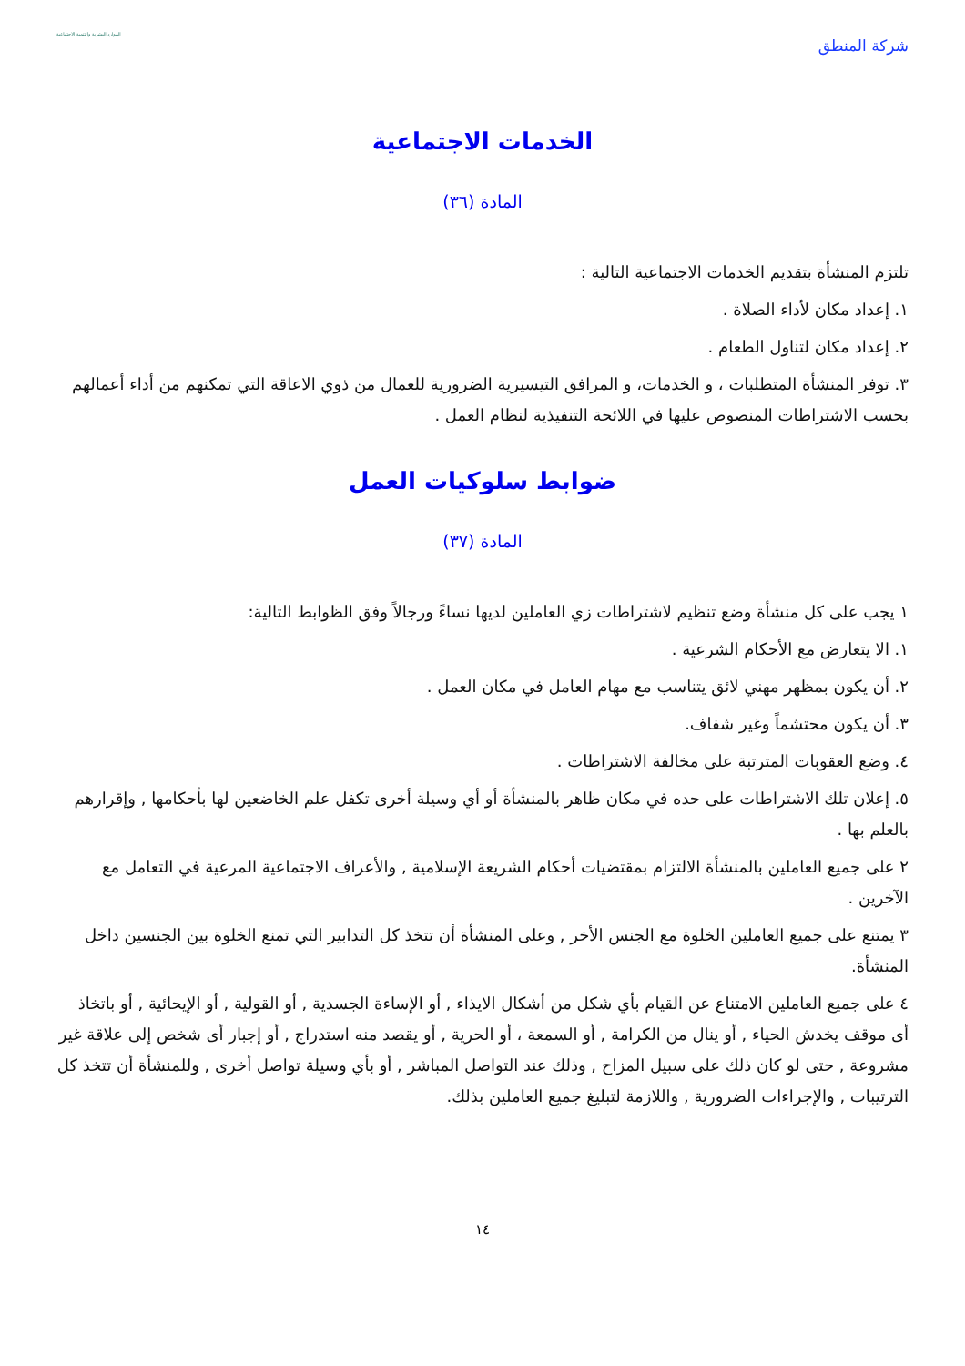شركة المنطق الموارد البشرية والتنمية الاجتماعية
الخدمات الاجتماعية
المادة (٣٦)
تلتزم المنشأة بتقديم الخدمات الاجتماعية التالية :
١. إعداد مكان لأداء الصلاة .
٢. إعداد مكان لتناول الطعام .
٣. توفر المنشأة المتطلبات ، و الخدمات، و المرافق التيسيرية الضرورية للعمال من ذوي الاعاقة التي تمكنهم من أداء أعمالهم بحسب الاشتراطات المنصوص عليها في اللائحة التنفيذية لنظام العمل .
ضوابط سلوكيات العمل
المادة (٣٧)
١ يجب على كل منشأة وضع تنظيم لاشتراطات زي العاملين لديها نساءً ورجالاً وفق الظوابط التالية:
١. الا يتعارض مع الأحكام الشرعية .
٢. أن يكون بمظهر مهني لائق يتناسب مع مهام العامل في مكان العمل .
٣. أن يكون محتشماً وغير شفاف.
٤. وضع العقوبات المترتبة على مخالفة الاشتراطات .
٥. إعلان تلك الاشتراطات على حده في مكان ظاهر بالمنشأة أو أي وسيلة أخرى تكفل علم الخاضعين لها بأحكامها , وإقرارهم بالعلم بها .
٢ على جميع العاملين بالمنشأة الالتزام بمقتضيات أحكام الشريعة الإسلامية , والأعراف الاجتماعية المرعية في التعامل مع الآخرين .
٣ يمتنع على جميع العاملين الخلوة مع الجنس الأخر , وعلى المنشأة أن تتخذ كل التدابير التي تمنع الخلوة بين الجنسين داخل المنشأة.
٤ على جميع العاملين الامتناع عن القيام بأي شكل من أشكال الايذاء , أو الإساءة الجسدية , أو القولية , أو الإيحائية , أو باتخاذ أى موقف يخدش الحياء , أو ينال من الكرامة , أو السمعة ، أو الحرية , أو يقصد منه استدراج , أو إجبار أى شخص إلى علاقة غير مشروعة , حتى لو كان ذلك على سبيل المزاح , وذلك عند التواصل المباشر , أو بأي وسيلة تواصل أخرى , وللمنشأة أن تتخذ كل الترتيبات , والإجراءات الضرورية , واللازمة لتبليغ جميع العاملين بذلك.
١٤